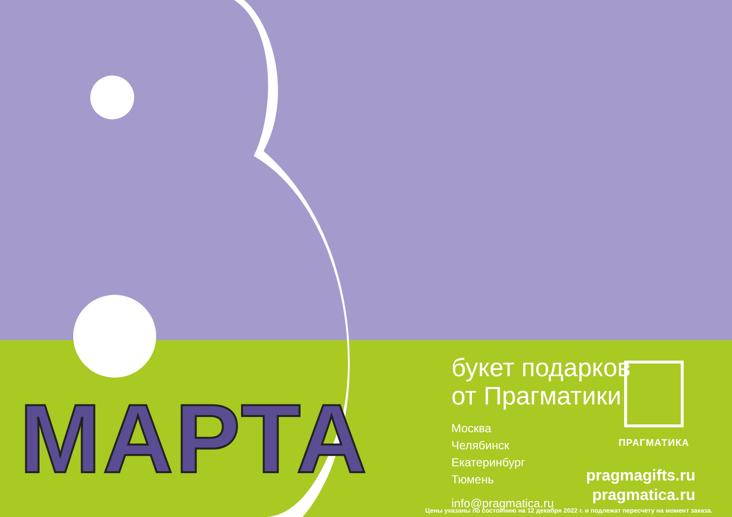МАРТА
букет подарков
от Прагматики
Москва
Челябинск
Екатеринбург
Тюмень
info@pragmatica.ru
ПРАГМАТИКА
pragmagifts.ru
pragmatica.ru
Цены указаны по состоянию на 12 декабря 2022 г. и подлежат пересчету на момент заказа.